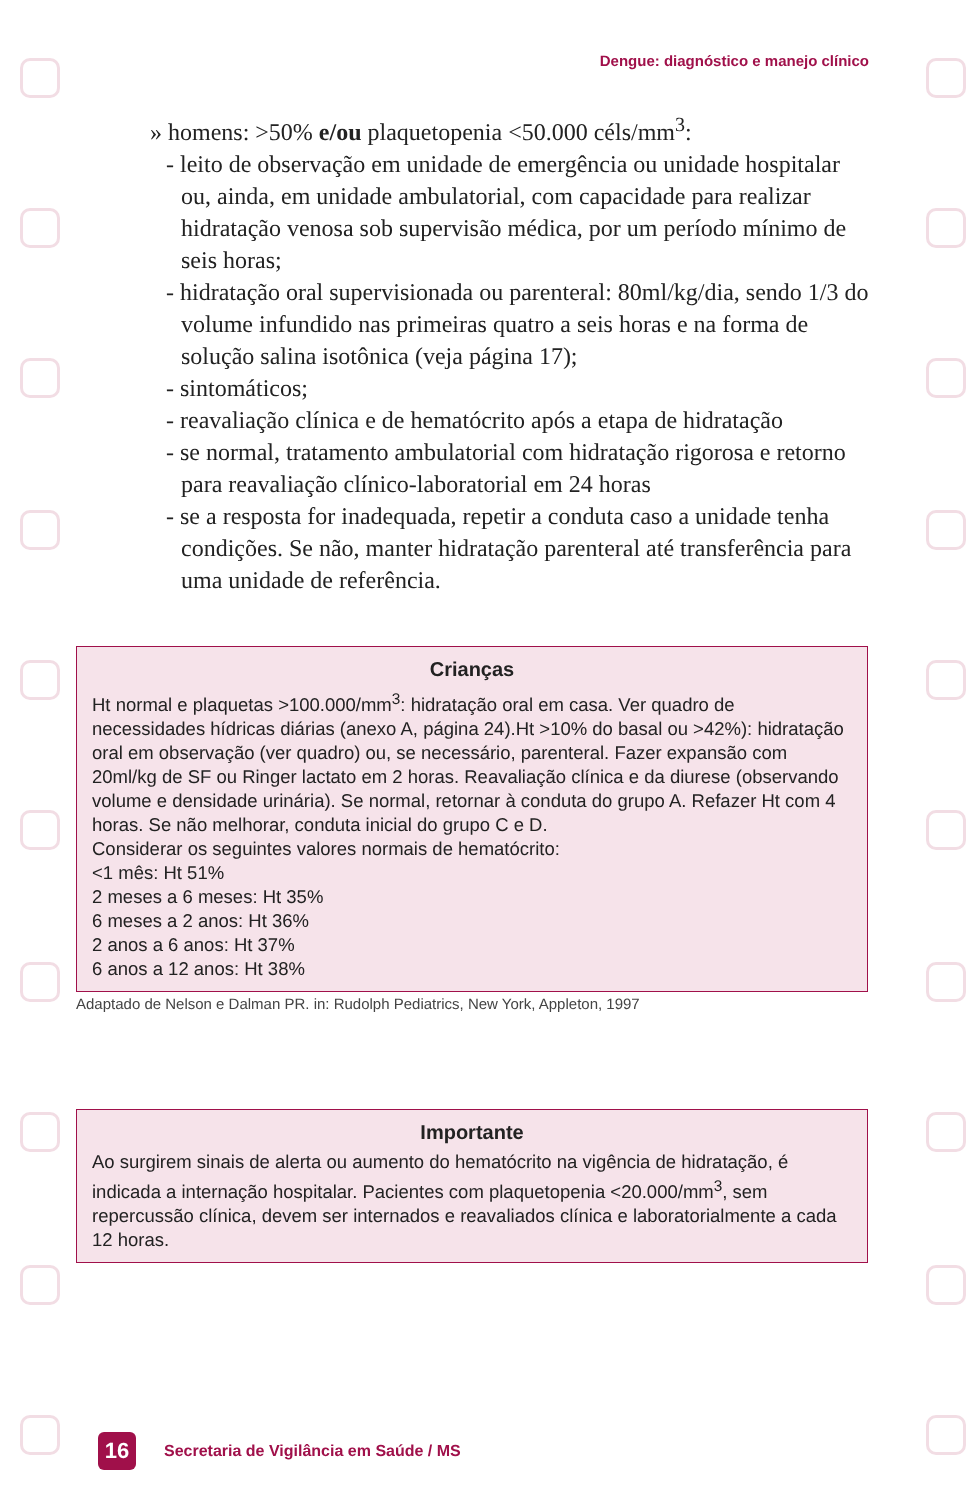Dengue: diagnóstico e manejo clínico
» homens: >50% e/ou plaquetopenia <50.000 céls/mm<sup>3</sup>:
- leito de observação em unidade de emergência ou unidade hospitalar ou, ainda, em unidade ambulatorial, com capacidade para realizar hidratação venosa sob supervisão médica, por um período mínimo de seis horas;
- hidratação oral supervisionada ou parenteral: 80ml/kg/dia, sendo 1/3 do volume infundido nas primeiras quatro a seis horas e na forma de solução salina isotônica (veja página 17);
- sintomáticos;
- reavaliação clínica e de hematócrito após a etapa de hidratação
- se normal, tratamento ambulatorial com hidratação rigorosa e retorno para reavaliação clínico-laboratorial em 24 horas
- se a resposta for inadequada, repetir a conduta caso a unidade tenha condições. Se não, manter hidratação parenteral até transferência para uma unidade de referência.
Crianças
Ht normal e plaquetas >100.000/mm<sup>3</sup>: hidratação oral em casa. Ver quadro de necessidades hídricas diárias (anexo A, página 24).Ht >10% do basal ou >42%): hidratação oral em observação (ver quadro) ou, se necessário, parenteral. Fazer expansão com 20ml/kg de SF ou Ringer lactato em 2 horas. Reavaliação clínica e da diurese (observando volume e densidade urinária). Se normal, retornar à conduta do grupo A. Refazer Ht com 4 horas. Se não melhorar, conduta inicial do grupo C e D.
Considerar os seguintes valores normais de hematócrito:
<1 mês: Ht 51%
2 meses a 6 meses: Ht 35%
6 meses a 2 anos: Ht 36%
2 anos a 6 anos: Ht 37%
6 anos a 12 anos: Ht 38%
Adaptado de Nelson e Dalman PR. in: Rudolph Pediatrics, New York, Appleton, 1997
Importante
Ao surgirem sinais de alerta ou aumento do hematócrito na vigência de hidratação, é indicada a internação hospitalar. Pacientes com plaquetopenia <20.000/mm<sup>3</sup>, sem repercussão clínica, devem ser internados e reavaliados clínica e laboratorialmente a cada 12 horas.
16
Secretaria de Vigilância em Saúde / MS